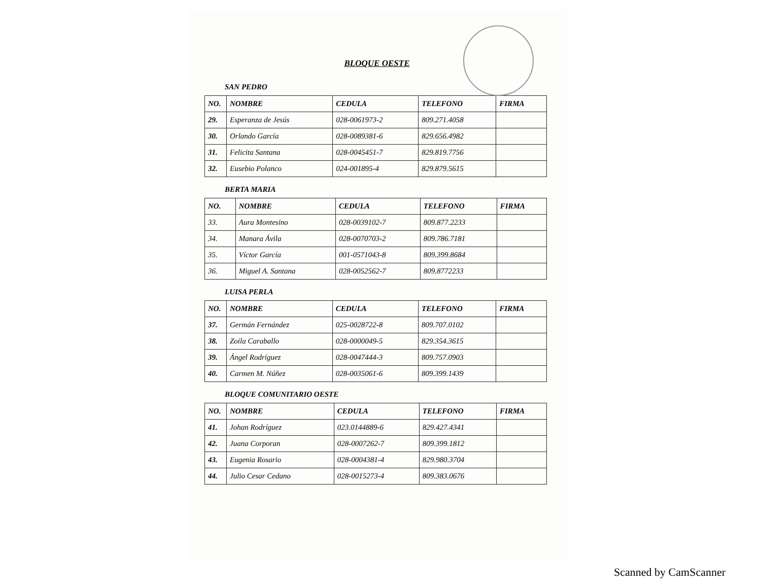BLOQUE OESTE
SAN PEDRO
| NO. | NOMBRE | CEDULA | TELEFONO | FIRMA |
| --- | --- | --- | --- | --- |
| 29. | Esperanza de Jesús | 028-0061973-2 | 809.271.4058 | |
| 30. | Orlando García | 028-0089381-6 | 829.656.4982 | |
| 31. | Felicita Santana | 028-0045451-7 | 829.819.7756 | |
| 32. | Eusebio Polanco | 024-001895-4 | 829.879.5615 | |
BERTA MARIA
| NO. | NOMBRE | CEDULA | TELEFONO | FIRMA |
| --- | --- | --- | --- | --- |
| 33. | Aura Montesino | 028-0039102-7 | 809.877.2233 | |
| 34. | Manara Ávila | 028-0070703-2 | 809.786.7181 | |
| 35. | Víctor García | 001-0571043-8 | 809.399.8684 | |
| 36. | Miguel A. Santana | 028-0052562-7 | 809.8772233 | |
LUISA PERLA
| NO. | NOMBRE | CEDULA | TELEFONO | FIRMA |
| --- | --- | --- | --- | --- |
| 37. | Germán Fernández | 025-0028722-8 | 809.707.0102 | |
| 38. | Zoila Caraballo | 028-0000049-5 | 829.354.3615 | |
| 39. | Ángel Rodríguez | 028-0047444-3 | 809.757.0903 | |
| 40. | Carmen M. Núñez | 028-0035061-6 | 809.399.1439 | |
BLOQUE COMUNITARIO OESTE
| NO. | NOMBRE | CEDULA | TELEFONO | FIRMA |
| --- | --- | --- | --- | --- |
| 41. | Johan Rodríguez | 023.0144889-6 | 829.427.4341 | |
| 42. | Juana Corporan | 028-0007262-7 | 809.399.1812 | |
| 43. | Eugenia Rosario | 028-0004381-4 | 829.980.3704 | |
| 44. | Julio Cesar Cedano | 028-0015273-4 | 809.383.0676 | |
Scanned by CamScanner